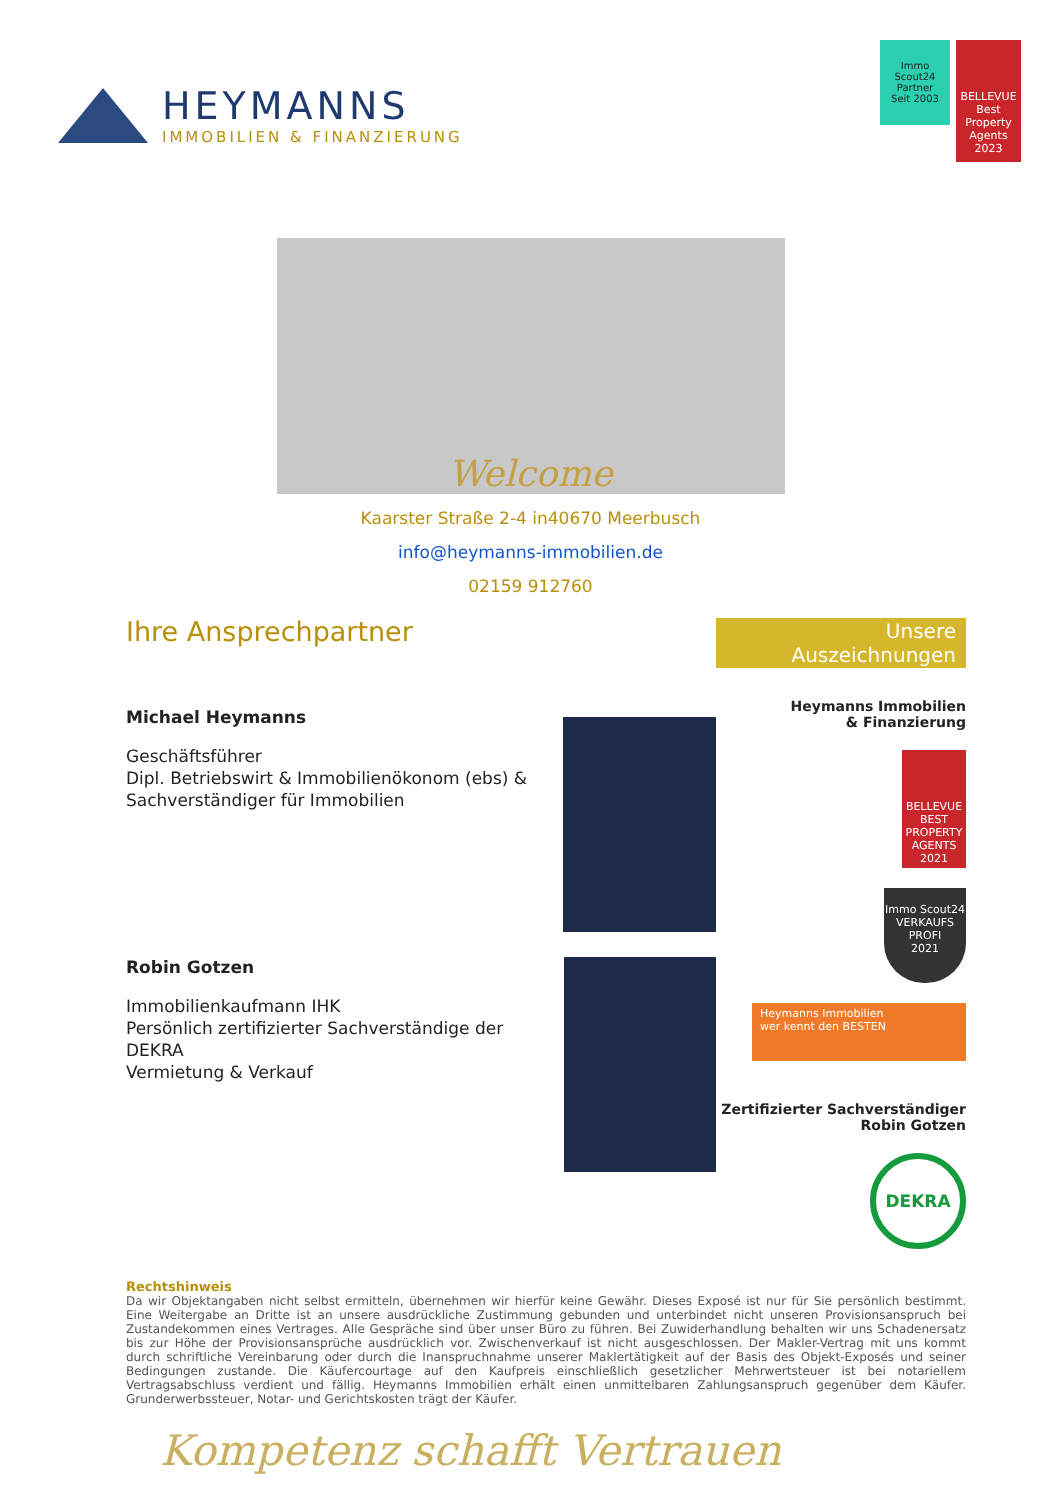HEYMANNS
IMMOBILIEN & FINANZIERUNG
Immo Scout24
Partner
Seit 2003
BELLEVUE
Best Property Agents
2023
Welcome
Kaarster Straße 2-4 in40670 Meerbusch
info@heymanns-immobilien.de
02159 912760
Ihre Ansprechpartner
Michael Heymanns
Geschäftsführer
Dipl. Betriebswirt & Immobilienökonom (ebs) &
Sachverständiger für Immobilien
Robin Gotzen
Immobilienkaufmann IHK
Persönlich zertifizierter Sachverständige der DEKRA
Vermietung & Verkauf
Unsere Auszeichnungen
Heymanns Immobilien
& Finanzierung
BELLEVUE BEST PROPERTY AGENTS 2021
Immo Scout24
VERKAUFS
PROFI
2021
Heymanns Immobilien
wer kennt den BESTEN
Zertifizierter Sachverständiger
Robin Gotzen
DEKRA
Rechtshinweis
Da wir Objektangaben nicht selbst ermitteln, übernehmen wir hierfür keine Gewähr. Dieses Exposé ist nur für Sie persönlich bestimmt. Eine Weitergabe an Dritte ist an unsere ausdrückliche Zustimmung gebunden und unterbindet nicht unseren Provisionsanspruch bei Zustandekommen eines Vertrages. Alle Gespräche sind über unser Büro zu führen. Bei Zuwiderhandlung behalten wir uns Schadenersatz bis zur Höhe der Provisionsansprüche ausdrücklich vor. Zwischenverkauf ist nicht ausgeschlossen. Der Makler-Vertrag mit uns kommt durch schriftliche Vereinbarung oder durch die Inanspruchnahme unserer Maklertätigkeit auf der Basis des Objekt-Exposés und seiner Bedingungen zustande. Die Käufercourtage auf den Kaufpreis einschließlich gesetzlicher Mehrwertsteuer ist bei notariellem Vertragsabschluss verdient und fällig. Heymanns Immobilien erhält einen unmittelbaren Zahlungsanspruch gegenüber dem Käufer. Grunderwerbssteuer, Notar- und Gerichtskosten trägt der Käufer.
Kompetenz schafft Vertrauen